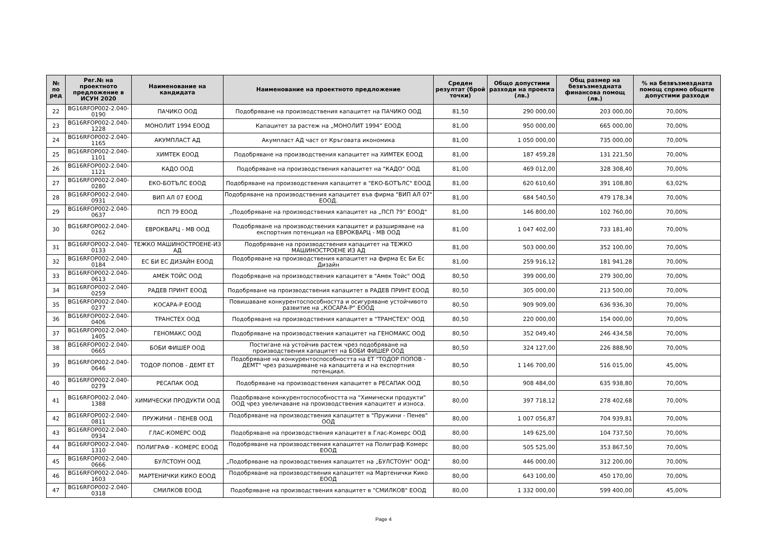| № по ред | Рег.№ на проектното предложение в ИСУН 2020 | Наименование на кандидата | Наименование на проектното предложение | Среден резултат (брой точки) | Общо допустими разходи на проекта (лв.) | Общ размер на безвъзмездната финансова помощ (лв.) | % на безвъзмездната помощ спрямо общите допустими разходи |
| --- | --- | --- | --- | --- | --- | --- | --- |
| 22 | BG16RFOP002-2.040-0190 | ПАЧИКО ООД | Подобряване на производствения капацитет на ПАЧИКО ООД | 81,50 | 290 000,00 | 203 000,00 | 70,00% |
| 23 | BG16RFOP002-2.040-1228 | МОНОЛИТ 1994 ЕООД | Капацитет за растеж на „МОНОЛИТ 1994” ЕООД | 81,00 | 950 000,00 | 665 000,00 | 70,00% |
| 24 | BG16RFOP002-2.040-1165 | АКУМПЛАСТ АД | Акумпласт АД част от Кръговата икономика | 81,00 | 1 050 000,00 | 735 000,00 | 70,00% |
| 25 | BG16RFOP002-2.040-1101 | ХИМТЕК ЕООД | Подобряване на производствения капацитет на ХИМТЕК ЕООД | 81,00 | 187 459,28 | 131 221,50 | 70,00% |
| 26 | BG16RFOP002-2.040-1121 | КАДО ООД | Подобряване на производствения капацитет на "КАДО" ООД | 81,00 | 469 012,00 | 328 308,40 | 70,00% |
| 27 | BG16RFOP002-2.040-0280 | ЕКО-БОТЪЛС ЕООД | Подобряване на производствения капацитет в "ЕКО-БОТЪЛС" ЕООД | 81,00 | 620 610,60 | 391 108,80 | 63,02% |
| 28 | BG16RFOP002-2.040-0931 | ВИП АЛ 07 ЕООД | Подобряване на производствения капацитет във фирма "ВИП АЛ 07" ЕООД. | 81,00 | 684 540,50 | 479 178,34 | 70,00% |
| 29 | BG16RFOP002-2.040-0637 | ПСП 79 ЕООД | „Подобряване на производствения капацитет на „ПСП 79“ ЕООД“ | 81,00 | 146 800,00 | 102 760,00 | 70,00% |
| 30 | BG16RFOP002-2.040-0262 | ЕВРОКВАРЦ - МВ ООД | Подобряване на производствения капацитет и разширяване на експортния потенциал на ЕВРОКВАРЦ - МВ ООД | 81,00 | 1 047 402,00 | 733 181,40 | 70,00% |
| 31 | BG16RFOP002-2.040-0133 | ТЕЖКО МАШИНОСТРОЕНЕ-ИЗ АД | Подобряване на производствения капацитет на ТЕЖКО МАШИНОСТРОЕНЕ ИЗ АД | 81,00 | 503 000,00 | 352 100,00 | 70,00% |
| 32 | BG16RFOP002-2.040-0184 | ЕС БИ ЕС ДИЗАЙН ЕООД | Подобряване на производствения капацитет на фирма Ес Би Ес Дизайн | 81,00 | 259 916,12 | 181 941,28 | 70,00% |
| 33 | BG16RFOP002-2.040-0613 | АМЕК ТОЙС ООД | Подобряване на производствения капацитет в "Амек Тойс" ООД | 80,50 | 399 000,00 | 279 300,00 | 70,00% |
| 34 | BG16RFOP002-2.040-0259 | РАДЕВ ПРИНТ ЕООД | Подобряване на производствения капацитет в РАДЕВ ПРИНТ ЕООД | 80,50 | 305 000,00 | 213 500,00 | 70,00% |
| 35 | BG16RFOP002-2.040-0277 | КОСАРА-Р ЕООД | Повишаване конкурентоспособността и осигуряване устойчивото развитие на „КОСАРА-Р“ ЕООД | 80,50 | 909 909,00 | 636 936,30 | 70,00% |
| 36 | BG16RFOP002-2.040-0406 | ТРАНСТЕХ ООД | Подобряване на производствения капацитет в "ТРАНСТЕХ" ООД | 80,50 | 220 000,00 | 154 000,00 | 70,00% |
| 37 | BG16RFOP002-2.040-1405 | ГЕНОМАКС ООД | Подобряване на производствения капацитет на ГЕНОМАКС ООД | 80,50 | 352 049,40 | 246 434,58 | 70,00% |
| 38 | BG16RFOP002-2.040-0665 | БОБИ ФИШЕР ООД | Постигане на устойчив растеж чрез подобряване на производствения капацитет на БОБИ ФИШЕР ООД | 80,50 | 324 127,00 | 226 888,90 | 70,00% |
| 39 | BG16RFOP002-2.040-0646 | ТОДОР ПОПОВ - ДЕМТ ЕТ | Подобряване на конкурентоспособността на ЕТ "ТОДОР ПОПОВ - ДЕМТ" чрез разширяване на капацитета и на експортния потенциал. | 80,50 | 1 146 700,00 | 516 015,00 | 45,00% |
| 40 | BG16RFOP002-2.040-0279 | РЕСАПАК ООД | Подобряване на производствения капацитет в РЕСАПАК ООД | 80,50 | 908 484,00 | 635 938,80 | 70,00% |
| 41 | BG16RFOP002-2.040-1388 | ХИМИЧЕСКИ ПРОДУКТИ ООД | Подобряване конкурентоспособността на "Химически продукти" ООД чрез увеличаване на производствения капацитет и износа. | 80,00 | 397 718,12 | 278 402,68 | 70,00% |
| 42 | BG16RFOP002-2.040-0811 | ПРУЖИНИ - ПЕНЕВ ООД | Подобряване на производствения капацитет в "Пружини - Пенев" ООД | 80,00 | 1 007 056,87 | 704 939,81 | 70,00% |
| 43 | BG16RFOP002-2.040-0934 | ГЛАС-КОМЕРС ООД | Подобряване на производствения капацитет в Глас-Комерс ООД | 80,00 | 149 625,00 | 104 737,50 | 70,00% |
| 44 | BG16RFOP002-2.040-1310 | ПОЛИГРАФ - КОМЕРС ЕООД | Подобряване на производствения капацитет на Полиграф Комерс ЕООД | 80,00 | 505 525,00 | 353 867,50 | 70,00% |
| 45 | BG16RFOP002-2.040-0666 | БУЛСТОУН ООД | „Подобряване на производствения капацитет на „БУЛСТОУН“ ООД“ | 80,00 | 446 000,00 | 312 200,00 | 70,00% |
| 46 | BG16RFOP002-2.040-1603 | МАРТЕНИЧКИ КИКО ЕООД | Подобряване на производствения капацитет на Мартенички Кико ЕООД | 80,00 | 643 100,00 | 450 170,00 | 70,00% |
| 47 | BG16RFOP002-2.040-0318 | СМИЛКОВ ЕООД | Подобряване на производствения капацитет в "СМИЛКОВ" ЕООД | 80,00 | 1 332 000,00 | 599 400,00 | 45,00% |
Page 4